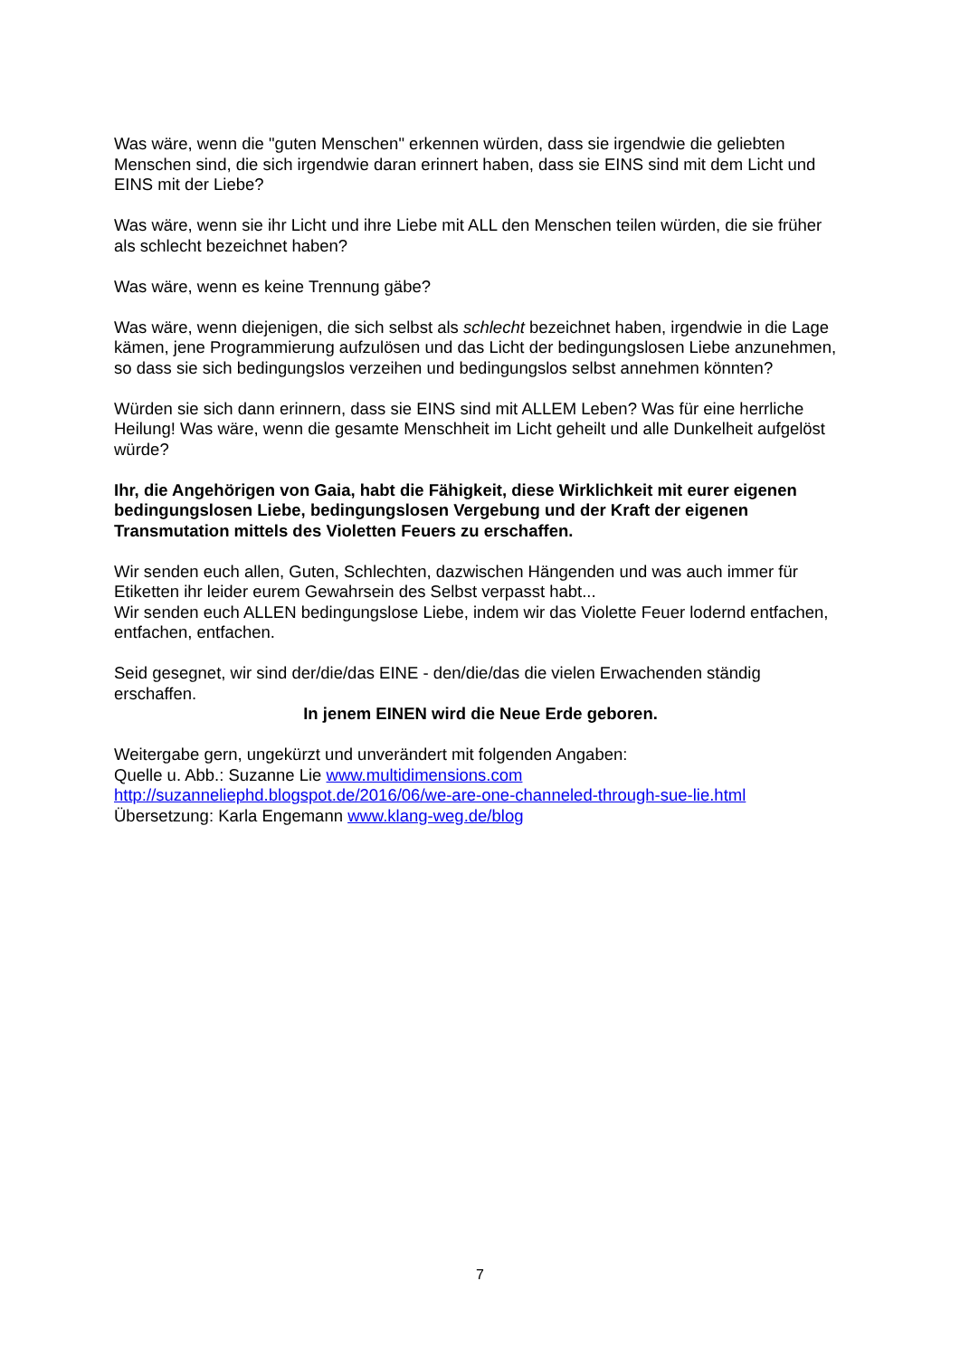Was wäre, wenn die "guten Menschen" erkennen würden, dass sie irgendwie die geliebten Menschen sind, die sich irgendwie daran erinnert haben, dass sie EINS sind mit dem Licht und EINS mit der Liebe?
Was wäre, wenn sie ihr Licht und ihre Liebe mit ALL den Menschen teilen würden, die sie früher als schlecht bezeichnet haben?
Was wäre, wenn es keine Trennung gäbe?
Was wäre, wenn diejenigen, die sich selbst als schlecht bezeichnet haben, irgendwie in die Lage kämen, jene Programmierung aufzulösen und das Licht der bedingungslosen Liebe anzunehmen, so dass sie sich bedingungslos verzeihen und bedingungslos selbst annehmen könnten?
Würden sie sich dann erinnern, dass sie EINS sind mit ALLEM Leben? Was für eine herrliche Heilung! Was wäre, wenn die gesamte Menschheit im Licht geheilt und alle Dunkelheit aufgelöst würde?
Ihr, die Angehörigen von Gaia, habt die Fähigkeit, diese Wirklichkeit mit eurer eigenen bedingungslosen Liebe, bedingungslosen Vergebung und der Kraft der eigenen Transmutation mittels des Violetten Feuers zu erschaffen.
Wir senden euch allen, Guten, Schlechten, dazwischen Hängenden und was auch immer für Etiketten ihr leider eurem Gewahrsein des Selbst verpasst habt...
Wir senden euch ALLEN bedingungslose Liebe, indem wir das Violette Feuer lodernd entfachen, entfachen, entfachen.
Seid gesegnet, wir sind der/die/das EINE - den/die/das die vielen Erwachenden ständig erschaffen.
In jenem EINEN wird die Neue Erde geboren.
Weitergabe gern, ungekürzt und unverändert mit folgenden Angaben:
Quelle u. Abb.: Suzanne Lie www.multidimensions.com
http://suzanneliephd.blogspot.de/2016/06/we-are-one-channeled-through-sue-lie.html
Übersetzung: Karla Engemann www.klang-weg.de/blog
7